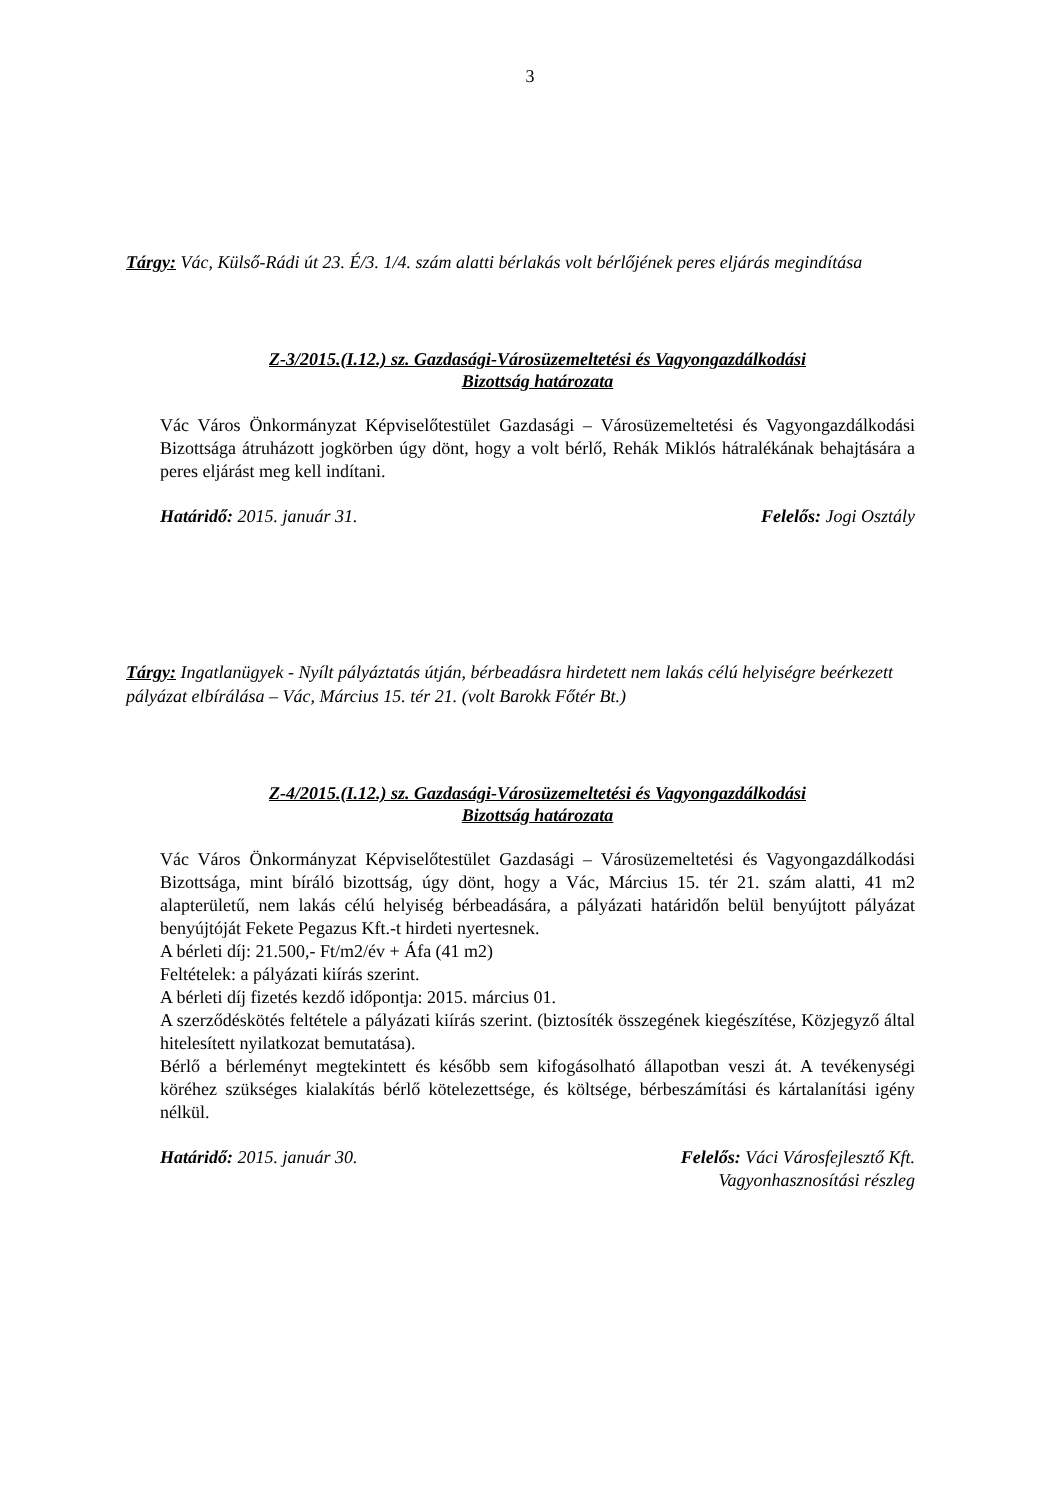3
Tárgy: Vác, Külső-Rádi út 23. É/3. 1/4. szám alatti bérlakás volt bérlőjének peres eljárás megindítása
Z-3/2015.(I.12.) sz. Gazdasági-Városüzemeltetési és Vagyongazdálkodási
Bizottság határozata
Vác Város Önkormányzat Képviselőtestület Gazdasági – Városüzemeltetési és Vagyongazdálkodási Bizottsága átruházott jogkörben úgy dönt, hogy a volt bérlő, Rehák Miklós hátralékának behajtására a peres eljárást meg kell indítani.
Határidő: 2015. január 31. Felelős: Jogi Osztály
Tárgy: Ingatlanügyek - Nyílt pályáztatás útján, bérbeadásra hirdetett nem lakás célú helyiségre beérkezett pályázat elbírálása – Vác, Március 15. tér 21. (volt Barokk Főtér Bt.)
Z-4/2015.(I.12.) sz. Gazdasági-Városüzemeltetési és Vagyongazdálkodási
Bizottság határozata
Vác Város Önkormányzat Képviselőtestület Gazdasági – Városüzemeltetési és Vagyongazdálkodási Bizottsága, mint bíráló bizottság, úgy dönt, hogy a Vác, Március 15. tér 21. szám alatti, 41 m2 alapterületű, nem lakás célú helyiség bérbeadására, a pályázati határidőn belül benyújtott pályázat benyújtóját Fekete Pegazus Kft.-t hirdeti nyertesnek.
A bérleti díj: 21.500,- Ft/m2/év + Áfa (41 m2)
Feltételek: a pályázati kiírás szerint.
A bérleti díj fizetés kezdő időpontja: 2015. március 01.
A szerződéskötés feltétele a pályázati kiírás szerint. (biztosíték összegének kiegészítése, Közjegyző által hitelesített nyilatkozat bemutatása).
Bérlő a bérleményt megtekintett és később sem kifogásolható állapotban veszi át. A tevékenységi köréhez szükséges kialakítás bérlő kötelezettsége, és költsége, bérbeszámítási és kártalanítási igény nélkül.
Határidő: 2015. január 30. Felelős: Váci Városfejlesztő Kft.
Vagyonhasznosítási részleg